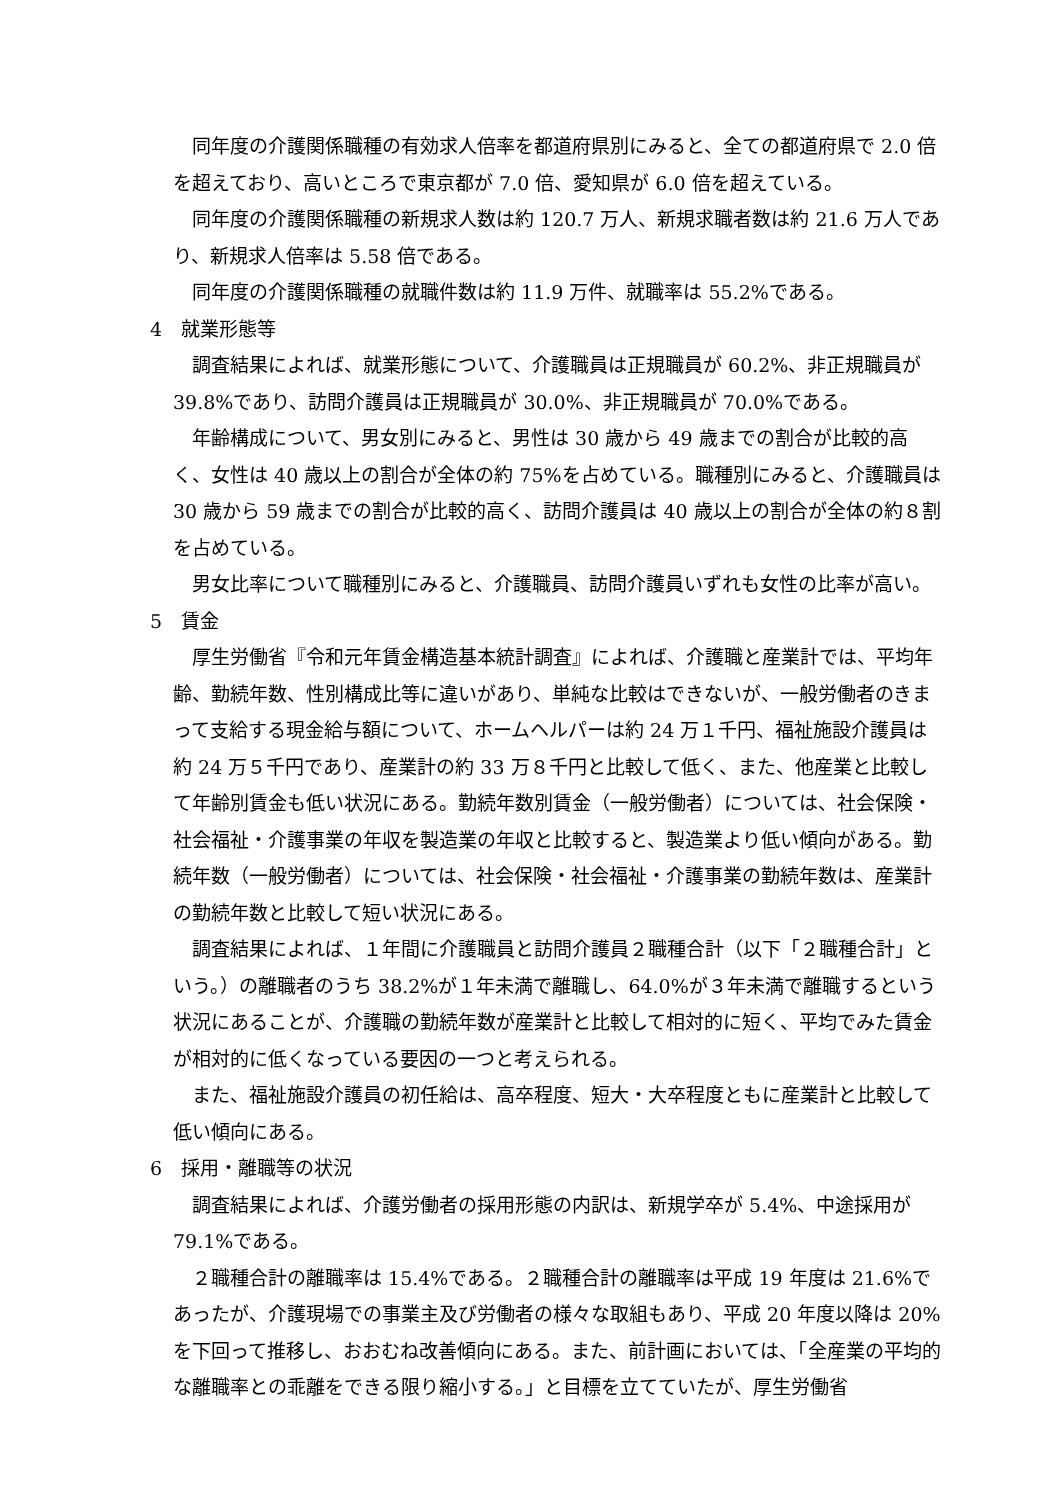同年度の介護関係職種の有効求人倍率を都道府県別にみると、全ての都道府県で 2.0 倍を超えており、高いところで東京都が 7.0 倍、愛知県が 6.0 倍を超えている。
同年度の介護関係職種の新規求人数は約 120.7 万人、新規求職者数は約 21.6 万人であり、新規求人倍率は 5.58 倍である。
同年度の介護関係職種の就職件数は約 11.9 万件、就職率は 55.2%である。
4　就業形態等
調査結果によれば、就業形態について、介護職員は正規職員が 60.2%、非正規職員が 39.8%であり、訪問介護員は正規職員が 30.0%、非正規職員が 70.0%である。
年齢構成について、男女別にみると、男性は 30 歳から 49 歳までの割合が比較的高く、女性は 40 歳以上の割合が全体の約 75%を占めている。職種別にみると、介護職員は 30 歳から 59 歳までの割合が比較的高く、訪問介護員は 40 歳以上の割合が全体の約８割を占めている。
男女比率について職種別にみると、介護職員、訪問介護員いずれも女性の比率が高い。
5　賃金
厚生労働省『令和元年賃金構造基本統計調査』によれば、介護職と産業計では、平均年齢、勤続年数、性別構成比等に違いがあり、単純な比較はできないが、一般労働者のきまって支給する現金給与額について、ホームヘルパーは約 24 万１千円、福祉施設介護員は約 24 万５千円であり、産業計の約 33 万８千円と比較して低く、また、他産業と比較して年齢別賃金も低い状況にある。勤続年数別賃金（一般労働者）については、社会保険・社会福祉・介護事業の年収を製造業の年収と比較すると、製造業より低い傾向がある。勤続年数（一般労働者）については、社会保険・社会福祉・介護事業の勤続年数は、産業計の勤続年数と比較して短い状況にある。
調査結果によれば、１年間に介護職員と訪問介護員２職種合計（以下「２職種合計」という。）の離職者のうち 38.2%が１年未満で離職し、64.0%が３年未満で離職するという状況にあることが、介護職の勤続年数が産業計と比較して相対的に短く、平均でみた賃金が相対的に低くなっている要因の一つと考えられる。
また、福祉施設介護員の初任給は、高卒程度、短大・大卒程度ともに産業計と比較して低い傾向にある。
6　採用・離職等の状況
調査結果によれば、介護労働者の採用形態の内訳は、新規学卒が 5.4%、中途採用が 79.1%である。
２職種合計の離職率は 15.4%である。２職種合計の離職率は平成 19 年度は 21.6%であったが、介護現場での事業主及び労働者の様々な取組もあり、平成 20 年度以降は 20%を下回って推移し、おおむね改善傾向にある。また、前計画においては、「全産業の平均的な離職率との乖離をできる限り縮小する。」と目標を立てていたが、厚生労働省